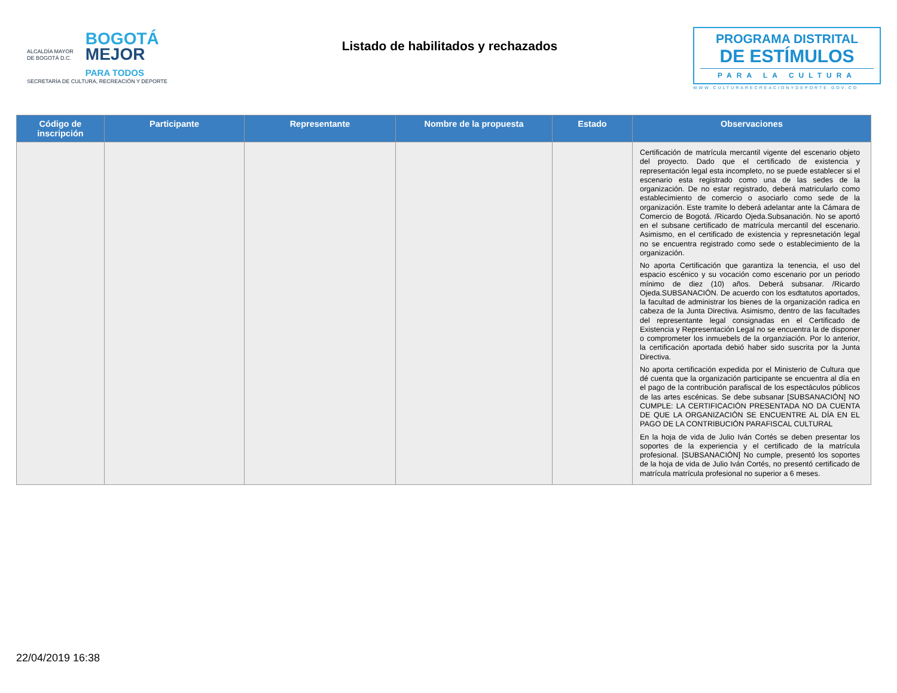ALCALDÍA MAYOR
DE BOGOTÁ D.C.
BOGOTÁ
MEJOR
PARA TODOS
SECRETARÍA DE CULTURA, RECREACIÓN Y DEPORTE
Listado de habilitados y rechazados
PROGRAMA DISTRITAL
DE ESTÍMULOS
PARA LA CULTURA
WWW.CULTURARECREACIONYDEPORTE.GOV.CO
| Código de inscripción | Participante | Representante | Nombre de la propuesta | Estado | Observaciones |
| --- | --- | --- | --- | --- | --- |
| | | | | | Certificación de matrícula mercantil vigente del escenario objeto del proyecto. Dado que el certificado de existencia y representación legal esta incompleto, no se puede establecer si el escenario esta registrado como una de las sedes de la organización. De no estar registrado, deberá matricularlo como establecimiento de comercio o asociarlo como sede de la organización. Este tramite lo deberá adelantar ante la Cámara de Comercio de Bogotá. /Ricardo Ojeda.Subsanación. No se aportó en el subsane certificado de matrícula mercantil del escenario. Asimismo, en el certificado de existencia y represnetación legal no se encuentra registrado como sede o establecimiento de la organización. No aporta Certificación que garantiza la tenencia, el uso del espacio escénico y su vocación como escenario por un periodo mínimo de diez (10) años. Deberá subsanar. /Ricardo Ojeda.SUBSANACIÓN. De acuerdo con los esdtatutos aportados, la facultad de administrar los bienes de la organización radica en cabeza de la Junta Directiva. Asimismo, dentro de las facultades del representante legal consignadas en el Certificado de Existencia y Representación Legal no se encuentra la de disponer o comprometer los inmuebels de la organziación. Por lo anterior, la certificación aportada debió haber sido suscrita por la Junta Directiva. No aporta certificación expedida por el Ministerio de Cultura que dé cuenta que la organización participante se encuentra al día en el pago de la contribución parafiscal de los espectáculos públicos de las artes escénicas. Se debe subsanar [SUBSANACIÓN] NO CUMPLE: LA CERTIFICACIÓN PRESENTADA NO DA CUENTA DE QUE LA ORGANIZACIÓN SE ENCUENTRE AL DÍA EN EL PAGO DE LA CONTRIBUCIÓN PARAFISCAL CULTURAL En la hoja de vida de Julio Iván Cortés se deben presentar los soportes de la experiencia y el certificado de la matrícula profesional. [SUBSANACIÓN] No cumple, presentó los soportes de la hoja de vida de Julio Iván Cortés, no presentó certificado de matrícula matrícula profesional no superior a 6 meses. |
22/04/2019 16:38